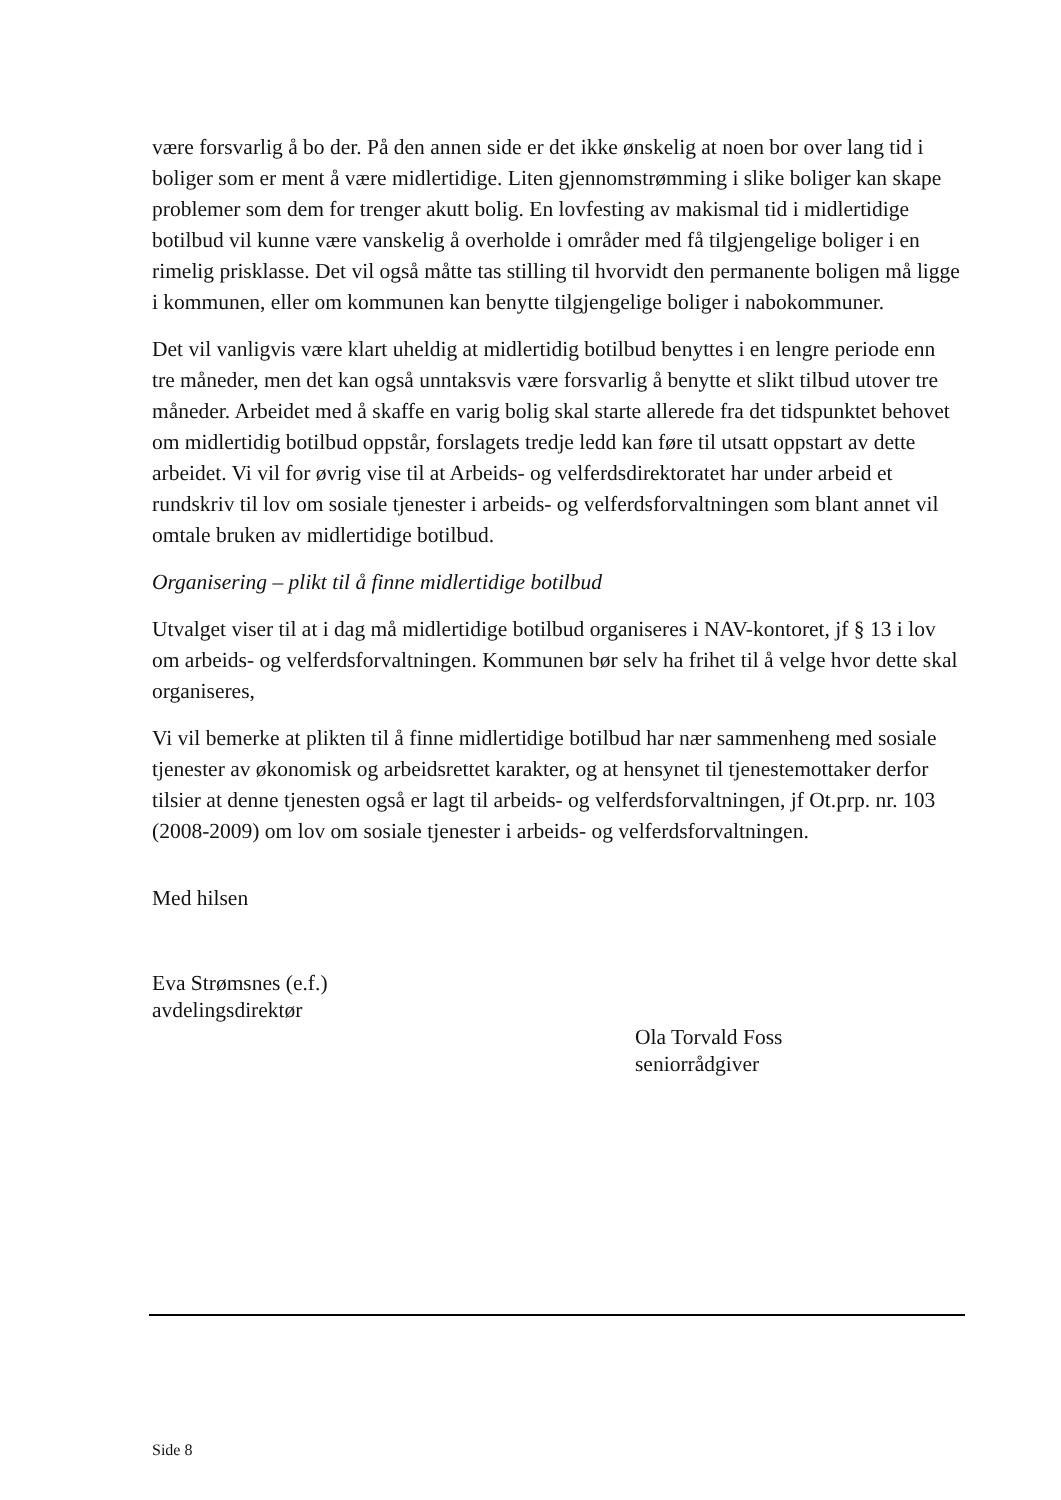være forsvarlig å bo der. På den annen side er det ikke ønskelig at noen bor over lang tid i boliger som er ment å være midlertidige. Liten gjennomstrømming i slike boliger kan skape problemer som dem for trenger akutt bolig. En lovfesting av makismal tid i midlertidige botilbud vil kunne være vanskelig å overholde i områder med få tilgjengelige boliger i en rimelig prisklasse. Det vil også måtte tas stilling til hvorvidt den permanente boligen må ligge i kommunen, eller om kommunen kan benytte tilgjengelige boliger i nabokommuner.
Det vil vanligvis være klart uheldig at midlertidig botilbud benyttes i en lengre periode enn tre måneder, men det kan også unntaksvis være forsvarlig å benytte et slikt tilbud utover tre måneder. Arbeidet med å skaffe en varig bolig skal starte allerede fra det tidspunktet behovet om midlertidig botilbud oppstår, forslagets tredje ledd kan føre til utsatt oppstart av dette arbeidet. Vi vil for øvrig vise til at Arbeids- og velferdsdirektoratet har under arbeid et rundskriv til lov om sosiale tjenester i arbeids- og velferdsforvaltningen som blant annet vil omtale bruken av midlertidige botilbud.
Organisering – plikt til å finne midlertidige botilbud
Utvalget viser til at i dag må midlertidige botilbud organiseres i NAV-kontoret, jf § 13 i lov om arbeids- og velferdsforvaltningen. Kommunen bør selv ha frihet til å velge hvor dette skal organiseres,
Vi vil bemerke at plikten til å finne midlertidige botilbud har nær sammenheng med sosiale tjenester av økonomisk og arbeidsrettet karakter, og at hensynet til tjenestemottaker derfor tilsier at denne tjenesten også er lagt til arbeids- og velferdsforvaltningen, jf Ot.prp. nr. 103 (2008-2009) om lov om sosiale tjenester i arbeids- og velferdsforvaltningen.
Med hilsen
Eva Strømsnes (e.f.)
avdelingsdirektør
Ola Torvald Foss
seniorrådgiver
Side 8